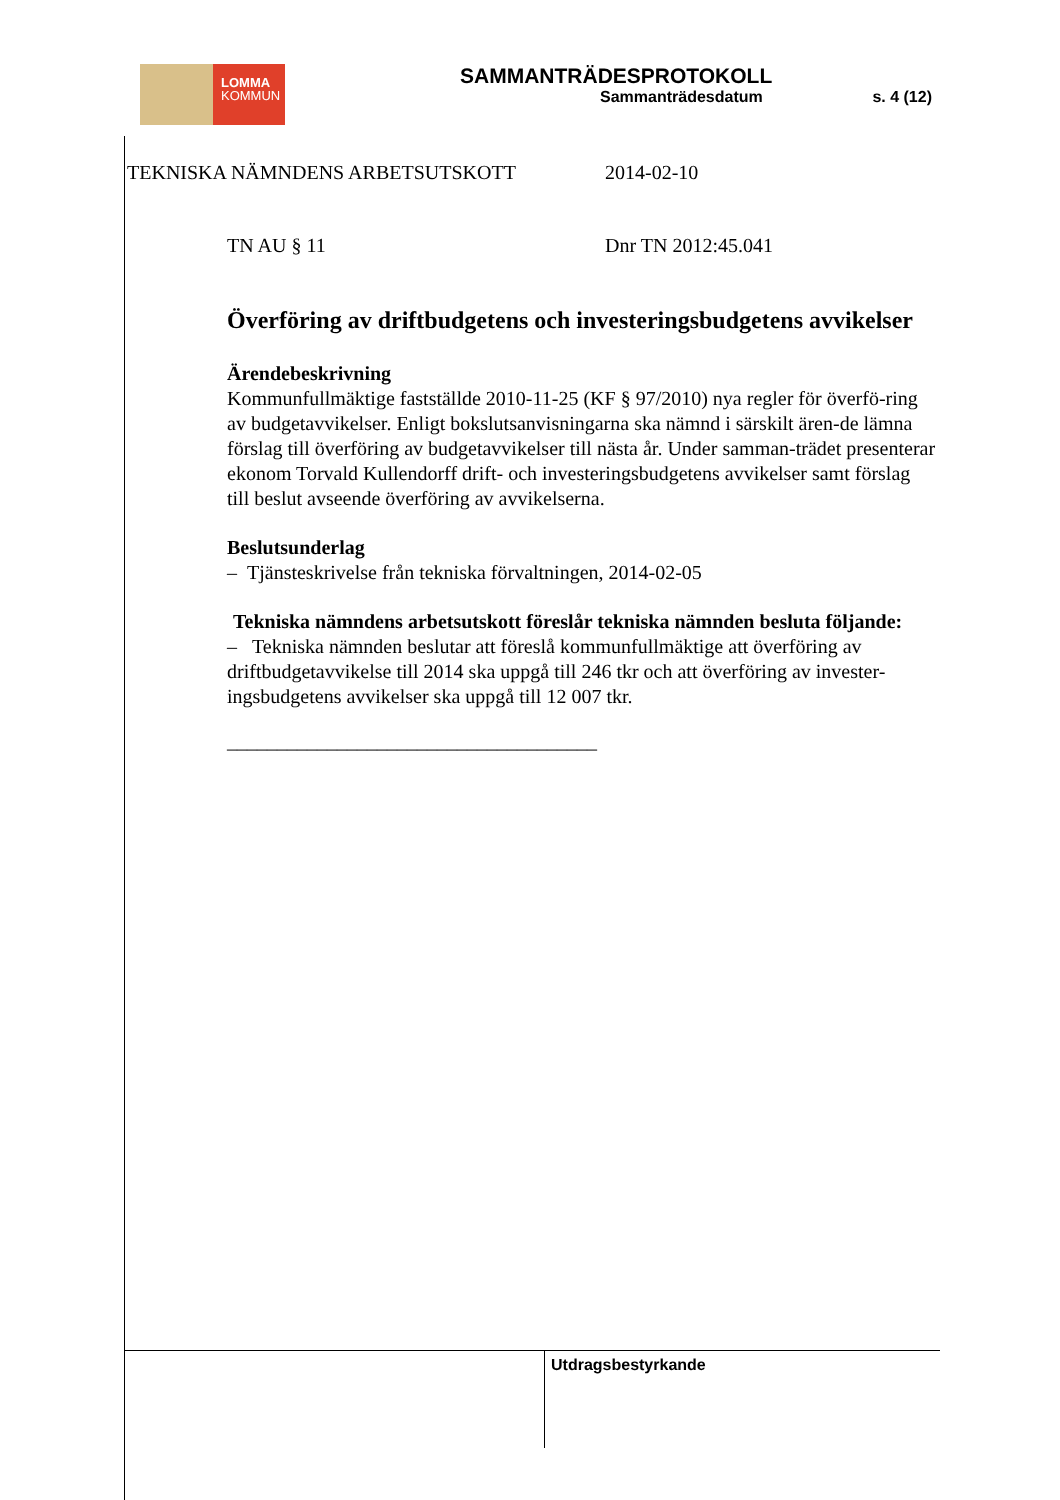LOMMA
KOMMUN
SAMMANTRÄDESPROTOKOLL
Sammanträdesdatum s. 4 (12)
TEKNISKA NÄMNDENS ARBETSUTSKOTT 2014-02-10
TN AU § 11 Dnr TN 2012:45.041
Överföring av driftbudgetens och investeringsbudgetens avvikelser
Ärendebeskrivning
Kommunfullmäktige fastställde 2010-11-25 (KF § 97/2010) nya regler för överfö-ring av budgetavvikelser. Enligt bokslutsanvisningarna ska nämnd i särskilt ären-de lämna förslag till överföring av budgetavvikelser till nästa år. Under samman-trädet presenterar ekonom Torvald Kullendorff drift- och investeringsbudgetens avvikelser samt förslag till beslut avseende överföring av avvikelserna.
Beslutsunderlag
– Tjänsteskrivelse från tekniska förvaltningen, 2014-02-05
Tekniska nämndens arbetsutskott föreslår tekniska nämnden besluta följande:
– Tekniska nämnden beslutar att föreslå kommunfullmäktige att överföring av driftbudgetavvikelse till 2014 ska uppgå till 246 tkr och att överföring av invester-ingsbudgetens avvikelser ska uppgå till 12 007 tkr.
_____________________________________
Utdragsbestyrkande